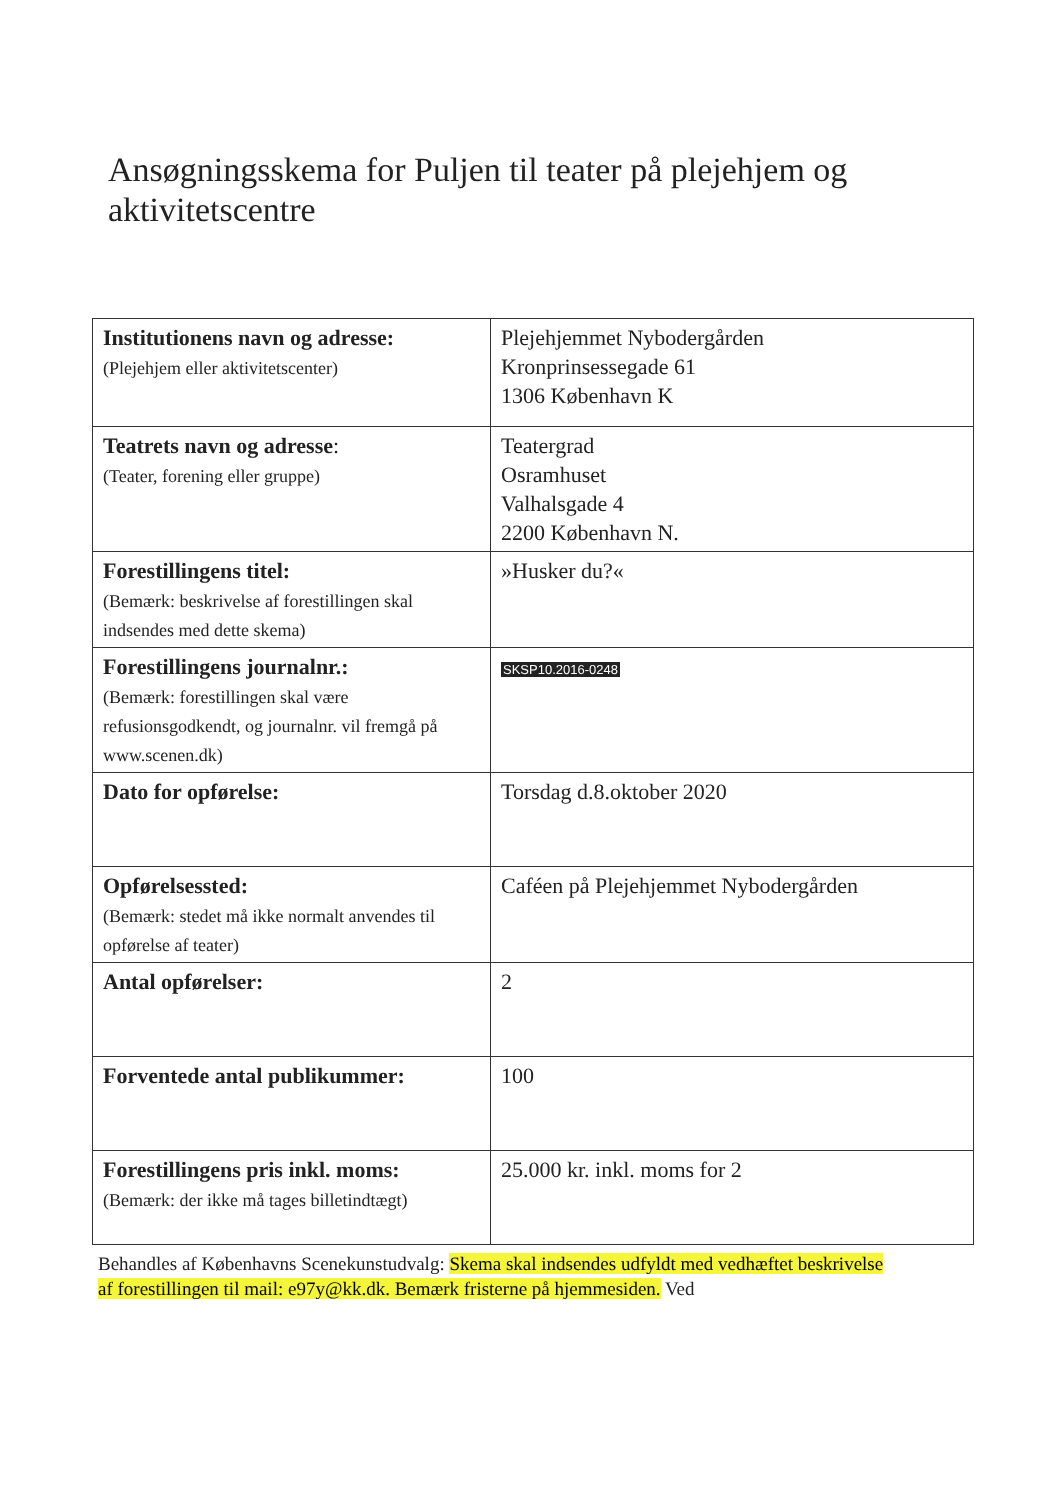Ansøgningsskema for Puljen til teater på plejehjem og aktivitetscentre
| Institutionens navn og adresse: (Plejehjem eller aktivitetscenter) | Plejehjemmet Nybodergården Kronprinsessegade 61 1306 København K |
| Teatrets navn og adresse : (Teater, forening eller gruppe) | Teatergrad Osramhuset Valhalsgade 4 2200 København N. |
| Forestillingens titel: (Bemærk: beskrivelse af forestillingen skal indsendes med dette skema) | »Husker du?« |
| Forestillingens journalnr.: (Bemærk: forestillingen skal være refusionsgodkendt, og journalnr. vil fremgå på www.scenen.dk) | SKSP10.2016-0248 |
| Dato for opførelse: | Torsdag d.8.oktober 2020 |
| Opførelsessted: (Bemærk: stedet må ikke normalt anvendes til opførelse af teater) | Caféen på Plejehjemmet Nybodergården |
| Antal opførelser: | 2 |
| Forventede antal publikummer: | 100 |
| Forestillingens pris inkl. moms: (Bemærk: der ikke må tages billetindtægt) | 25.000 kr. inkl. moms for 2 |
Behandles af Københavns Scenekunstudvalg: Skema skal indsendes udfyldt med vedhæftet beskrivelse af forestillingen til mail: e97y@kk.dk. Bemærk fristerne på hjemmesiden. Ved